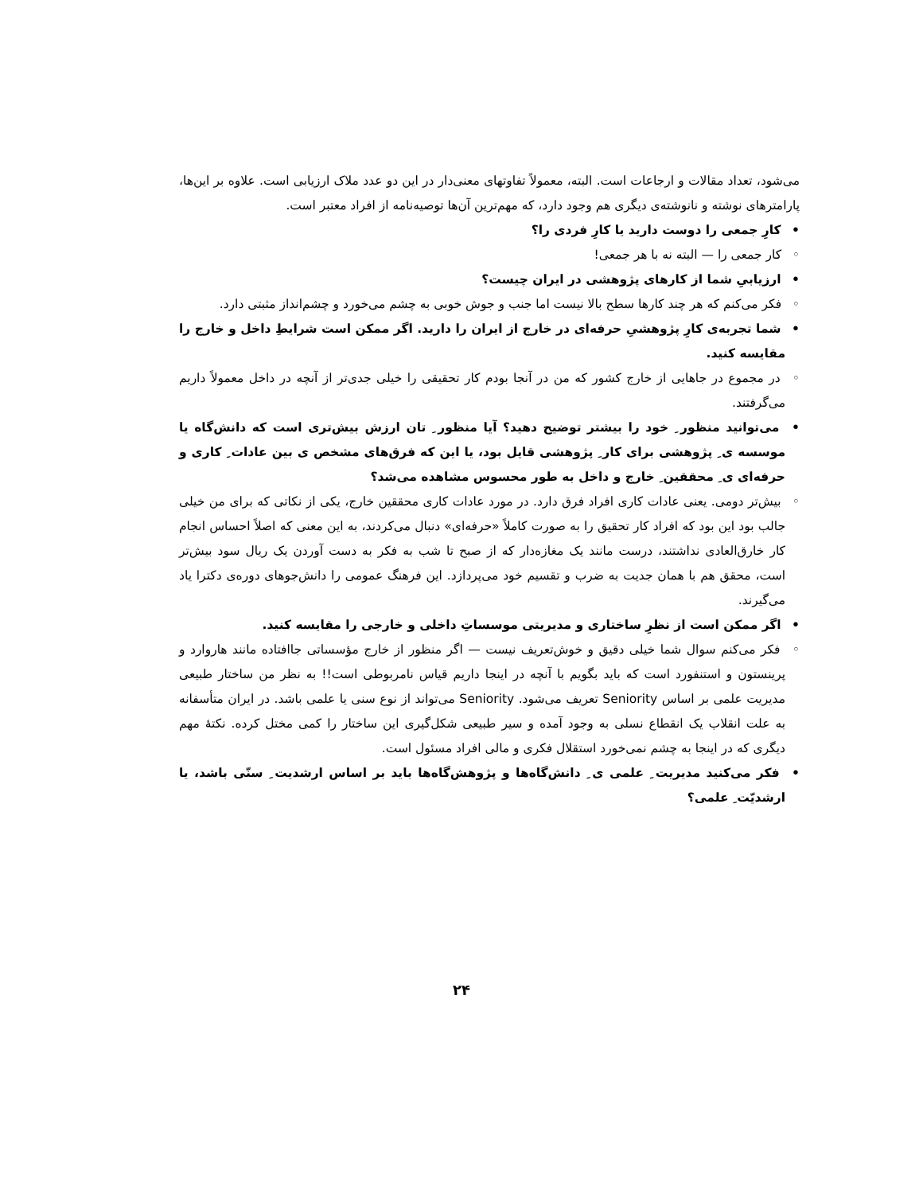می‌شود، تعداد مقالات و ارجاعات است. البته، معمولاً تفاوتهای معنی‌دار در این دو عدد ملاک ارزیابی است. علاوه بر این‌ها، پارامترهای نوشته و نانوشته‌ی دیگری هم وجود دارد، که مهم‌ترین آن‌ها توصیه‌نامه از افراد معتبر است.
• کارِ جمعی را دوست دارید یا کارِ فردی را؟
◦ کار جمعی را — البته نه با هر جمعی!
• ارزیابی‌ِ شما از کارهای پژوهشی در ایران چیست؟
◦ فکر می‌کنم که هر چند کارها سطح بالا نیست اما جنب و جوش خوبی به چشم می‌خورد و چشم‌انداز مثبتی دارد.
• شما تجربه‌ی کارِ پژوهشیِ حرفه‌ای در خارج از ایران را دارید. اگر ممکن است شرایطِ داخل و خارج را مقایسه کنید.
◦ در مجموع در جاهایی از خارج کشور که من در آنجا بودم کار تحقیقی را خیلی جدی‌تر از آنچه در داخل معمولاً داریم می‌گرفتند.
• می‌توانید منظور ِ خود را بیشتر توضیح دهید؟ آیا منظور ِ تان ارزش بیش‌تری است که دانش‌گاه یا موسسه ی ِ پژوهشی برای کار ِ پژوهشی قایل بود، یا این که فرق‌های مشخص ی بین عادات ِ کاری و حرفه‌ای ی ِ محققین ِ خارج و داخل به طور محسوس مشاهده می‌شد؟
◦ بیش‌تر دومی. یعنی عادات کاری افراد فرق دارد. در مورد عادات کاری محققین خارج، یکی از نکاتی که برای من خیلی جالب بود این بود که افراد کار تحقیق را به صورت کاملاً «حرفه‌ای» دنبال می‌کردند، به این معنی که اصلاً احساس انجام کار خارق‌العادی نداشتند، درست مانند یک مغازه‌دار که از صبح تا شب به فکر به دست آوردن یک ریال سود بیش‌تر است، محقق هم با همان جدیت به ضرب و تقسیم خود می‌پردازد. این فرهنگ عمومی را دانش‌جوهای دوره‌ی دکترا یاد می‌گیرند.
• اگر ممکن است از نظرِ ساختاری و مدیریتی موسساتِ داخلی و خارجی را مقایسه کنید.
◦ فکر می‌کنم سوال شما خیلی دقیق و خوش‌تعریف نیست — اگر منظور از خارج مؤسساتی جاافتاده مانند هاروارد و پرینستون و استنفورد است که باید بگویم با آنچه در اینجا داریم قیاس نامربوطی است!! به نظر من ساختار طبیعی مدیریت علمی بر اساس Seniority تعریف می‌شود. Seniority می‌تواند از نوع سنی یا علمی باشد. در ایران متأسفانه به علت انقلاب یک انقطاع نسلی به وجود آمده و سیر طبیعی شکل‌گیری این ساختار را کمی مختل کرده. نکتهٔ مهم دیگری که در اینجا به چشم نمی‌خورد استقلال فکری و مالی افراد مسئول است.
• فکر می‌کنید مدیریت ِ علمی ی ِ دانش‌گاه‌ها و پژوهش‌گاه‌ها باید بر اساس ارشدیت ِ سنّی باشد، یا ارشدیّت ِ علمی؟
۲۴